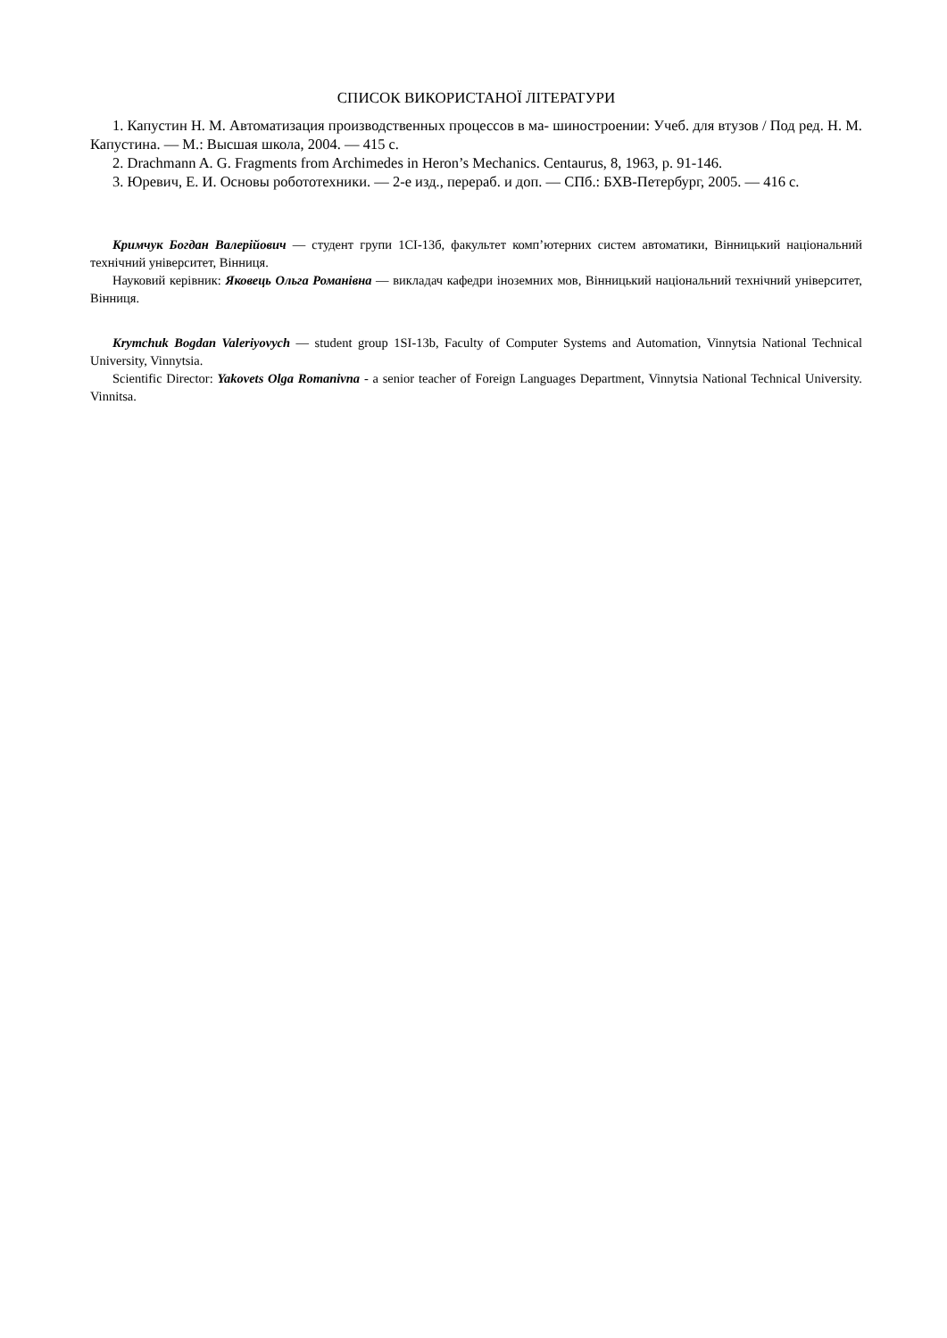СПИСОК ВИКОРИСТАНОЇ ЛІТЕРАТУРИ
1. Капустин Н. М. Автоматизация производственных процессов в ма- шиностроении: Учеб. для втузов / Под ред. Н. М. Капустина. — М.: Высшая школа, 2004. — 415 с.
2. Drachmann A. G. Fragments from Archimedes in Heron’s Mechanics. Centaurus, 8, 1963, p. 91-146.
3. Юревич, Е. И. Основы робототехники. — 2-е изд., перераб. и доп. — СПб.: БХВ-Петербург, 2005. — 416 с.
Кримчук Богдан Валерійович — студент групи 1СІ-13б, факультет комп’ютерних систем автоматики, Вінницький національний технічний університет, Вінниця.
Науковий керівник: Яковець Ольга Романівна — викладач кафедри іноземних мов, Вінницький національний технічний університет, Вінниця.
Krymchuk Bogdan Valeriyovych — student group 1SI-13b, Faculty of Computer Systems and Automation, Vinnytsia National Technical University, Vinnytsia.
Scientific Director: Yakovets Olga Romanivna - a senior teacher of Foreign Languages Department, Vinnytsia National Technical University. Vinnitsa.